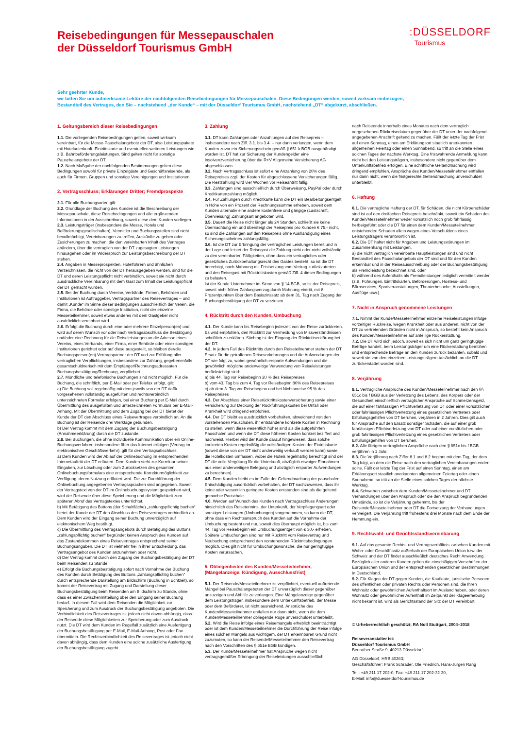Reisebedingungen für Messepauschalen
der Düsseldorf Tourismus GmbH
:DÜSSELDORF
Tourismus
Sehr geehrter Kunde,
wir bitten Sie um aufmerksame Lektüre der nachfolgenden Reisebedingungen für Messepauschalen. Diese Bedingungen werden, soweit wirksam einbezogen,
Bestandteil des Vertrages, den Sie – nachstehend „der Kunde“ – mit der Düsseldorf Tourismus GmbH, nachstehend „DT“ abgekürzt, abschließen.
1. Geltungsbereich dieser Reisebedingungen
1.1. Die vorliegenden Reisebedingungen gelten, soweit wirksam vereinbart, für die Messe-Pauschalangebote der DT, also Leistungspakete mit Hotelunterkunft, Eintrittskarte und eventuellen weiteren Leistungen wie z.B. Bahnbeförderungsleistungen. Sind gelten nicht für sonstige Pauschalangebote der DT.
1.2. Nach Maßgabe der nachfolgenden Bestimmungen gelten diese Bedingungen sowohl für private Einzelgäste und Geschäftsreisende, als auch für Firmen, Gruppen und sonstige Vereinigungen und Institutionen.
2. Vertragsschluss; Erklärungen Dritter; Fremdprospekte
2.1. Für alle Buchungsarten gilt:
2.2. Grundlage der Buchung des Kunden ist die Beschreibung der Messepauschale, diese Reisebedingungen und alle ergänzenden Informationen in der Ausschreibung, soweit diese dem Kunden vorliegen.
2.3. Leistungsträger (insbesondere die Messe, Hotels und Beförderungsgesellschaften), Vermittler und Buchungsstellen sind nicht bevollmächtigt, Vereinbarungen zu treffen, Auskünfte zu geben oder Zusicherungen zu machen, die den vereinbarten Inhalt des Vertrages abändern, über die vertraglich von der DT zugesagten Leistungen hinausgehen oder im Widerspruch zur Leistungsbeschreibung der DT stehen.
2.4. Angaben in Messeprospekten, Hotelführern und ähnlichen Verzeichnissen, die nicht von der DT herausgegeben werden, sind für die DT und deren Leistungspflicht nicht verbindlich, soweit sie nicht durch ausdrückliche Vereinbarung mit dem Gast zum Inhalt der Leistungspflicht der DT gemacht wurden.
2.5. Bei der Buchung durch Vereine, Verbände, Firmen, Behörden und Institutionen ist Auftraggeber, Vertragspartner des Reisevertrages – und damit „Kunde“ im Sinne dieser Bedingungen ausschließlich der Verein, die Firma, die Behörde oder sonstige Institution, nicht der einzelne Messeteilnehmer, soweit etwas anderes mit dem Gastgeber nicht ausdrücklich vereinbart wird.
2.6. Erfolgt die Buchung durch eine oder mehrere Einzelperson(en) und wird auf deren Wunsch vor oder nach Vertragsabschluss die Bestätigung und/oder eine Rechnung für die Reiseleistungen an die Adresse eines Vereins, eines Verbands, einer Firma, einer Behörde oder einer sonstigen Institutionen gerichtet oder auf diese ausgestellt, so bleiben der/die Buchungsperson(en) Vertragspartner der DT und zur Erfüllung aller vertraglichen Verpflichtungen, insbesondere zur Zahlung, gegebenenfalls gesamtschuldnerisch mit dem Empfänger/Rechnungsadressaten Buchungsbestätigung/Rechnung, verpflichtet.
2.7. Mündliche und telefonische Buchungen sind nicht möglich. Für die Buchung, die schriftlich, per E-Mail oder per Telefax erfolgt, gilt:
a) Die Buchung soll regelmäßig mit dem jeweils von der DT dafür vorgesehenen vollständig ausgefüllten und rechtsverbindlich unterzeichneten Formular erfolgen, bei einer Buchung per E-Mail durch Übermittlung des ausgefüllten und unterzeichneten Formulars per E-Mail-Anhang. Mit der Übermittlung und dem Zugang bei der DT bietet der Kunde der DT den Abschluss eines Reisevertrages verbindlich an. An die Buchung ist der Reisende drei Werktage gebunden.
b) Der Vertrag kommt mit dem Zugang der Buchungsbestätigung (Annahmeerklärung) durch die DT zustande.
2.8. Bei Buchungen, die ohne individuelle Kommunikation über ein Online-Buchungsverfahren insbesondere über das Internet erfolgen (Vertrag im elektronischen Geschäftsverkehr), gilt für den Vertragsabschluss:
a) Dem Kunden wird der Ablauf der Onlinebuchung im entsprechenden Internetauftritt der DT erläutert. Dem Kunden steht zur Korrektur seiner Eingaben, zur Löschung oder zum Zurücksetzen des gesamten Onlinebuchungsformulars eine entsprechende Korrekturmöglichkeit zur Verfügung, deren Nutzung erläutert wird. Die zur Durchführung der Onlinebuchung angegebenen Vertragssprachen sind angegeben. Soweit der Vertragstext von der DT im Onlinebuchungssystem gespeichert wird, wird der Reisende über diese Speicherung und die Möglichkeit zum späteren Abruf des Vertragstextes unterrichtet.
b) Mit Betätigung des Buttons (der Schaltfläche) „zahlungspflichtig buchen“ bietet der Kunde der DT den Abschluss des Reisevertrages verbindlich an. Dem Kunden wird der Eingang seiner Buchung unverzüglich auf elektronischem Weg bestätigt.
c) Die Übermittlung des Vertragsangebots durch Betätigung des Buttons „zahlungspflichtig buchen“ begründet keinen Anspruch des Kunden auf das Zustandekommen eines Reisevertrages entsprechend seiner Buchungsangaben. Die DT ist vielmehr frei in ihrer Entscheidung, das Vertragsangebot des Kunden anzunehmen oder nicht.
d) Der Vertrag kommt durch den Zugang der Buchungsbestätigung der DT beim Reisenden zu Stande.
e) Erfolgt die Buchungsbestätigung sofort nach Vornahme der Buchung des Kunden durch Betätigung des Buttons „zahlungspflichtig buchen“ durch entsprechende Darstellung am Bildschirm (Buchung in Echtzeit), so kommt der Reisevertrag mit Zugang und Darstellung dieser Buchungsbestätigung beim Reisenden am Bildschirm zu Stande, ohne dass es einer Zwischenmitteilung über den Eingang seiner Buchung bedarf. In diesem Fall wird dem Reisenden die Möglichkeit zur Speicherung und zum Ausdruck der Buchungsbestätigung angeboten. Die Verbindlichkeit des Reisevertrages ist jedoch nicht davon abhängig, dass der Reisende diese Möglichkeiten zur Speicherung oder zum Ausdruck nutzt. Die DT wird dem Kunden im Regelfall zusätzlich eine Ausfertigung der Buchungsbestätigung per E-Mail, E-Mail-Anhang, Post oder Fax übermitteln. Die Rechtsverbindlichkeit des Reisevertrages ist jedoch nicht davon abhängig, dass dem Kunden eine solche zusätzliche Ausfertigung der Buchungsbestätigung zugeht.
3. Zahlung
3.1. DT kann Zahlungen oder Anzahlungen auf den Reisepreis – insbesondere nach Ziff. 3.1. bis 3.4. – nur dann verlangen, wenn dem Kunden zuvor ein Sicherungsschein gemäß § 651 k BGB ausgehändigt worden ist. DT hat zur Sicherung der Kundengelder eine Insolvenzversicherung über die R+V Allgemeine Versicherung AG abgeschlossen.
3.2. Nach Vertragsschluss ist sofort eine Anzahlung von 20% des Reisepreises zzgl. der Kosten für abgeschlossene Versicherungen fällig. Die Restzahlung wird vier Wochen vor Reiseantritt fällig.
3.3. Zahlungen sind ausschließlich durch Überweisung, PayPal oder durch Kreditkartenzahlung möglich.
3.4. Für Zahlungen durch Kreditkarte kann die DT ein Bearbeitungsentgelt in Höhe von ein Prozent der Rechnungssumme erheben, soweit dem Kunden alternativ eine andere kostenfreie und gängige (Lastschrift, Überweisung) Zahlungsart angeboten wird.
3.5. Dauert die Reise nicht länger als 24 Stunden, schließt sie keine Übernachtung ein und übersteigt der Reisepreis pro Kunden € 75,- nicht, so sind die Zahlungen auf den Reisepreis ohne Aushändigung eines Sicherungsscheines zahlungsfällig.
3.6. Ist die DT zur Erbringung der vertraglichen Leistungen bereit und in der Lage und leistet der Reisegast die Zahlung nicht oder nicht vollständig zu den vereinbarten Fälligkeiten, ohne dass ein vertragliches oder gesetzliches Zurückbehaltungsrecht des Gastes besteht, so ist die DT berechtigt, nach Mahnung mit Fristsetzung vom Vertrag zurückzutreten und den Reisegast mit Rücktrittskosten gemäß Ziff. 4 dieser Bedingungen zu belasten.
Ist der Kunde Unternehmer im Sinne von § 14 BGB, so ist der Reisepreis, soweit nicht früher Zahlungsverzug durch Mahnung eintritt, mit 8 Prozentpunkten über dem Basiszinssatz ab dem 31. Tag nach Zugang der Buchungsbestätigung der DT zu verzinsen.
4. Rücktritt durch den Kunden, Umbuchung
4.1. Der Kunde kann bis Reisebeginn jederzeit von der Reise zurücktreten. Es wird empfohlen, den Rücktritt zur Vermeidung von Missverständnissen schriftlich zu erklären. Stichtag ist der Eingang der Rücktrittserklärung bei der DT.
4.2. In jedem Fall des Rücktritts durch den Reiseteilnehmer stehen der DT Ersatz für die getroffenen Reisevorkehrungen und die Aufwendungen der DT wie folgt zu, wobei gewöhnlich ersparte Aufwendungen und die gewöhnlich mögliche anderweitige Verwendung von Reiseleistungen berücksichtigt sind:
a) bis 44. Tag vor Reisebeginn 20 % des Reisepreises
b) vom 43. Tag bis zum 4. Tag vor Reisebeginn 80% des Reisepreises
c) ab dem 3. Tag vor Reisebeginn und bei Nichtanreise 95 % des Reisepreises
4.3. Der Abschluss einer Reiserücktrittskostenversicherung sowie einer Versicherung zur Deckung der Rückführungskosten bei Unfall oder Krankheit wird dringend empfohlen.
4.4. Der DT bleibt es ausdrücklich vorbehalten, abweichend von den vorstehenden Pauschalen, ihr entstandene konkrete Kosten in Rechnung zu stellen, wenn diese wesentlich höher sind als die aufgeführten Pauschalen und wenn die DT diese höheren Kosten konkret beziffert und nachweist. Hierbei wird der Kunde darauf hingewiesen, dass solche konkreten Kosten regelmäßig die vollständigen Kosten der Eintrittskarte (soweit diese von der DT nicht anderweitig verkauft werden kann) sowie die Hotelkosten umfassen, wobei die Hotels regelmäßig berechtigt sind der DT die volle Vergütung für die Unterkunft, abzüglich etwaiger Einnahmen aus einer anderweitigen Belegung und abzüglich ersparter Aufwendungen zu berechnen).
4.5. Dem Kunden bleibt es im Falle der Geltendmachung der pauschalen Entschädigung ausdrücklich vorbehalten, der DT nachzuweisen, dass ihr keine oder wesentlich geringere Kosten entstanden sind als die geltend gemachte Pauschale.
4.6. Werden auf Wunsch des Kunden nach Vertragsschluss Änderungen hinsichtlich des Reisetermins, der Unterkunft, der Verpflegungsart oder sonstiger Leistungen (Umbuchungen) vorgenommen, so kann die DT, ohne dass ein Rechtsanspruch des Kunden auf die Vornahme der Umbuchung besteht und nur, soweit dies überhaupt möglich ist, bis zum 44. Tag vor Reisebeginn ein Umbuchungsentgelt von € 30,- erheben. Spätere Umbuchungen sind nur mit Rücktritt vom Reisevertrag und Neubuchung entsprechend den vorstehenden Rücktrittsbedingungen möglich. Dies gilt nicht für Umbuchungswünsche, die nur geringfügige Kosten verursachen.
5. Obliegenheiten des Kunden/Messeteilnehmer,
(Mängelanzeige, Kündigung, Ausschlussfrist)
5.1. Der Reisende/Messeteilnehmer ist verpflichtet, eventuell auftretende Mängel bei Pauschalangeboten der DT unverzüglich dieser gegenüber anzuzeigen und Abhilfe zu verlangen. Eine Mängelanzeige gegenüber dem Leistungsträger, insbesondere dem Unterkunftsbetrieb, der Messe oder dem Beförderer, ist nicht ausreichend. Ansprüche des Kunden/Messeteilnehmer entfallen nur dann nicht, wenn die dem Kunden/Messeteilnehmer obliegende Rüge unverschuldet unterbleibt.
5.2. Wird die Reise infolge eines Reisemangels erheblich beeinträchtigt oder ist dem Kunden/Messeteilnehmer die Durchführung der Reise infolge eines solchen Mangels aus wichtigem, der DT erkennbaren Grund nicht zuzumuten, so kann der Reisende/Messeteilnehmer den Reisevertrag nach den Vorschriften des § 651e BGB kündigen.
5.3. Der Kunde/Messeteilnehmer hat Ansprüche wegen nicht vertragsgemäßer Erbringung der Reiseleistungen ausschließlich
nach Reiseende innerhalb eines Monates nach dem vertraglich vorgesehenen Rückreisedatum gegenüber der DT unter der nachfolgend angegebenen Anschrift geltend zu machen. Fällt der letzte Tag der Frist auf einen Sonntag, einen am Erklärungsort staatlich anerkannten allgemeinen Feiertag oder einen Sonnabend, so tritt an die Stelle eines solchen Tages der nächste Werktag. Eine fristwahrende Anmeldung kann nicht bei den Leistungsträgern, insbesondere nicht gegenüber dem Unterkunftsbetrieb erfolgen. Eine schriftliche Geltendmachung wird dringend empfohlen. Ansprüche des Kunden/Messeteilnehmer entfallen nur dann nicht, wenn die fristgerechte Geltendmachung unverschuldet unterbleibt.
6. Haftung
6.1. Die vertragliche Haftung der DT, für Schäden, die nicht Körperschäden sind ist auf den dreifachen Reisepreis beschränkt, soweit ein Schaden des Kunden/Messeteilnehmer weder vorsätzlich noch grob fahrlässig herbeigeführt oder die DT für einen dem Kunden/Messeteilnehmer entstehenden Schaden allein wegen eines Verschuldens eines Leistungsträgers verantwortlich ist.
6.2. Die DT haftet nicht für Angaben und Leistungsstörungen im Zusammenhang mit Leistungen,
a) die nicht vertraglich vereinbarte Hauptleistungen sind und nicht Bestandteil des Pauschalangebots der DT sind und für den Kunden erkennbar und in der Reiseausschreibung oder der Buchungsbestätigung als Fremdleistung bezeichnet sind, oder
b) während des Aufenthalts als Fremdleistungen lediglich vermittelt werden (z.B. Führungen, Eintrittskarten, Beförderungen, Hostess- und Büroservices, Sportveranstaltungen, Theaterbesuche, Ausstellungen, Ausflüge usw.)
7. Nicht in Anspruch genommene Leistungen
7.1. Nimmt der Kunde/Messeteilnehmer einzelne Reiseleistungen infolge vorzeitiger Rückreise, wegen Krankheit oder aus anderen, nicht von der DT zu vertretenden Gründen nicht in Anspruch, so besteht kein Anspruch des Kunden/Messeteilnehmer auf anteilige Rückerstattung.
7.2. Die DT wird sich jedoch, soweit es sich nicht um ganz geringfügige Beträge handelt, beim Leistungsträger um eine Rückerstattung bemühen und entsprechende Beträge an den Kunden zurück bezahlen, sobald und soweit sie von den einzelnen Leistungsträgern tatsächlich an die DT zurückerstattet worden sind.
8. Verjährung
8.1. Vertragliche Ansprüche des Kunden/Messeteilnehmer nach den §§ 651c bis f BGB aus der Verletzung des Lebens, des Körpers oder der Gesundheit einschließlich vertraglicher Ansprüche auf Schmerzensgeld, die auf einer fahrlässigen Pflichtverletzung von DT oder einer vorsätzlichen oder fahrlässigen Pflichtverletzung eines gesetzlichen Vertreters oder Erfüllungsgehilfen von DT beruhen, verjähren in 2 Jahren. Dies gilt auch für Ansprüche auf den Ersatz sonstiger Schäden, die auf einer grob fahrlässigen Pflichtverletzung von DT oder auf einer vorsätzlichen oder grob fahrlässigen Pflichtverletzung eines gesetzlichen Vertreters oder Erfüllungsgehilfen von DT beruhen.
8.2. Alle übrigen vertraglichen Ansprüche nach den § 651c bis f BGB verjähren in 1 Jahr.
8.3. Die Verjährung nach Ziffer 8.1 und 8.2 beginnt mit dem Tag, der dem Tag folgt, an dem die Reise nach den vertraglichen Vereinbarungen enden sollte. Fällt der letzte Tag der Frist auf einen Sonntag, einen am Erklärungsort staatlich anerkannten allgemeinen Feiertag oder einen Sonnabend, so tritt an die Stelle eines solchen Tages der nächste Werktag.
8.4. Schweben zwischen dem Kunden/Messeteilnehmer und DT Verhandlungen über den Anspruch oder die den Anspruch begründenden Umstände, so ist die Verjährung gehemmt, bis der Reisende/Messeteilnehmer oder DT die Fortsetzung der Verhandlungen verweigert. Die Verjährung tritt frühestens drei Monate nach dem Ende der Hemmung ein.
9. Rechtswahl- und Gerichtsstandsvereinbarung
9.1. Auf das gesamte Rechts- und Vertragsverhältnis zwischen Kunden mit Wohn- oder Geschäftssitz außerhalb der Europäischen Union bzw. der Schweiz und der DT findet ausschließlich deutsches Recht Anwendung. Bezüglich aller anderen Kunden gelten die einschlägigen Vorschriften der Europäischen Union und der entsprechenden gesetzlichen Bestimmungen in Deutschland.
9.2. Für Klagen der DT gegen Kunden, die Kaufleute, juristische Personen des öffentlichen oder privaten Rechts oder Personen sind, die Ihren Wohnsitz oder gewöhnlichen Aufenthaltsort im Ausland haben, oder deren Wohnsitz oder gewöhnlicher Aufenthalt im Zeitpunkt der Klageerhebung nicht bekannt ist, wird als Gerichtsstand der Sitz der DT vereinbart.
© Urheberrechtlich geschützt; RA Noll Stuttgart, 2004–2018
Reiseveranstalter ist:
Düsseldorf Tourismus GmbH
Benrather Straße 9, 40213 Düsseldorf;
AG Düsseldorf, HRB 40263;
Geschäftsführer: Frank Schrader, Ole Friedrich, Hans-Jürgen Rang
Tel.: +49 211 17 202-0, Fax: +49 211 17 202-32 30,
E-Mail: info@duesseldorf-tourismus.de